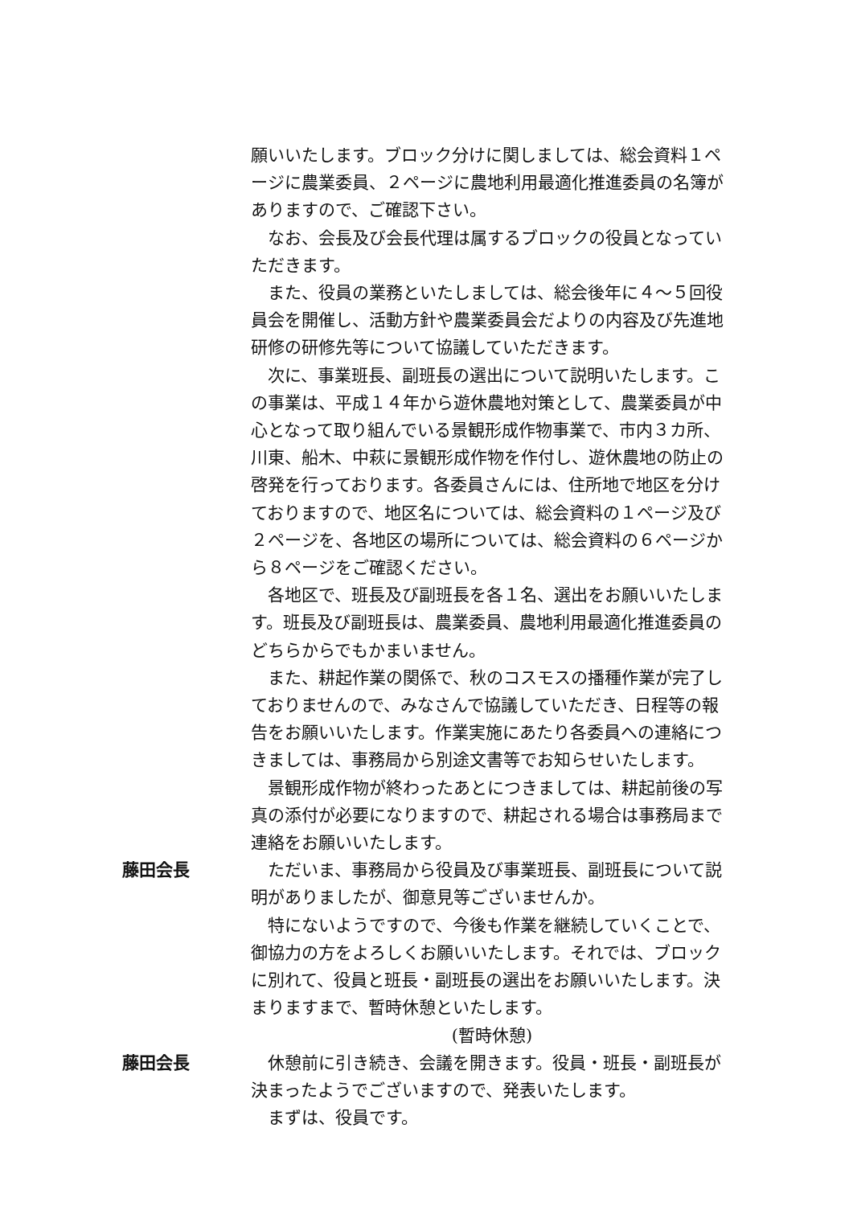願いいたします。ブロック分けに関しましては、総会資料１ページに農業委員、２ページに農地利用最適化推進委員の名簿がありますので、ご確認下さい。
なお、会長及び会長代理は属するブロックの役員となっていただきます。
また、役員の業務といたしましては、総会後年に４～５回役員会を開催し、活動方針や農業委員会だよりの内容及び先進地研修の研修先等について協議していただきます。
次に、事業班長、副班長の選出について説明いたします。この事業は、平成１４年から遊休農地対策として、農業委員が中心となって取り組んでいる景観形成作物事業で、市内３カ所、川東、船木、中萩に景観形成作物を作付し、遊休農地の防止の啓発を行っております。各委員さんには、住所地で地区を分けておりますので、地区名については、総会資料の１ページ及び２ページを、各地区の場所については、総会資料の６ページから８ページをご確認ください。
各地区で、班長及び副班長を各１名、選出をお願いいたします。班長及び副班長は、農業委員、農地利用最適化推進委員のどちらからでもかまいません。
また、耕起作業の関係で、秋のコスモスの播種作業が完了しておりませんので、みなさんで協議していただき、日程等の報告をお願いいたします。作業実施にあたり各委員への連絡につきましては、事務局から別途文書等でお知らせいたします。
景観形成作物が終わったあとにつきましては、耕起前後の写真の添付が必要になりますので、耕起される場合は事務局まで連絡をお願いいたします。
藤田会長 ただいま、事務局から役員及び事業班長、副班長について説明がありましたが、御意見等ございませんか。
特にないようですので、今後も作業を継続していくことで、御協力の方をよろしくお願いいたします。それでは、ブロックに別れて、役員と班長・副班長の選出をお願いいたします。決まりますまで、暫時休憩といたします。
(暫時休憩)
藤田会長 休憩前に引き続き、会議を開きます。役員・班長・副班長が決まったようでございますので、発表いたします。
まずは、役員です。